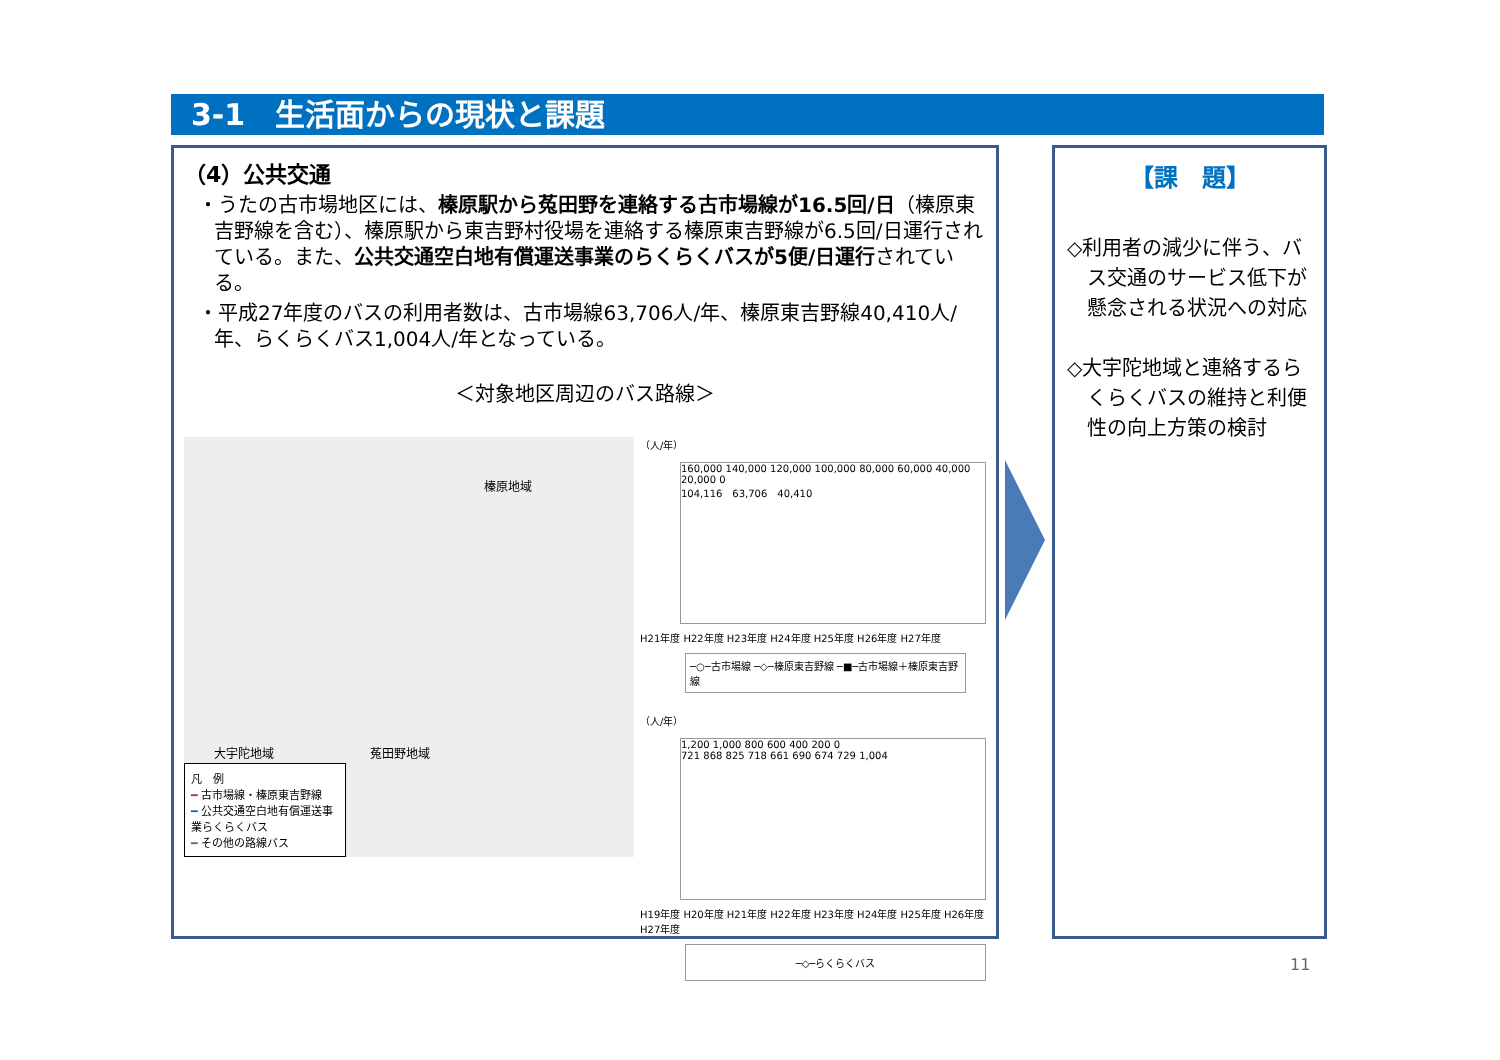3-1　生活面からの現状と課題
（4）公共交通
・うたの古市場地区には、榛原駅から菟田野を連絡する古市場線が16.5回/日（榛原東吉野線を含む）、榛原駅から東吉野村役場を連絡する榛原東吉野線が6.5回/日運行されている。また、公共交通空白地有償運送事業のらくらくバスが5便/日運行されている。
・平成27年度のバスの利用者数は、古市場線63,706人/年、榛原東吉野線40,410人/年、らくらくバス1,004人/年となっている。
＜対象地区周辺のバス路線＞
榛原地域
大宇陀地域　　　　　　　　菟田野地域
凡　例
━ 古市場線・榛原東吉野線
━ 公共交通空白地有償運送事業らくらくバス
━ その他の路線バス
（人/年）
160,000 140,000 120,000 100,000 80,000 60,000 40,000 20,000 0
104,116　63,706　40,410
H21年度 H22年度 H23年度 H24年度 H25年度 H26年度 H27年度
─○─古市場線 ─◇─榛原東吉野線 ─■─古市場線＋榛原東吉野線
（人/年）
1,200 1,000 800 600 400 200 0
721 868 825 718 661 690 674 729 1,004
H19年度 H20年度 H21年度 H22年度 H23年度 H24年度 H25年度 H26年度 H27年度
─◇─らくらくバス
【課　題】
◇利用者の減少に伴う、バス交通のサービス低下が懸念される状況への対応
◇大宇陀地域と連絡するらくらくバスの維持と利便性の向上方策の検討
11